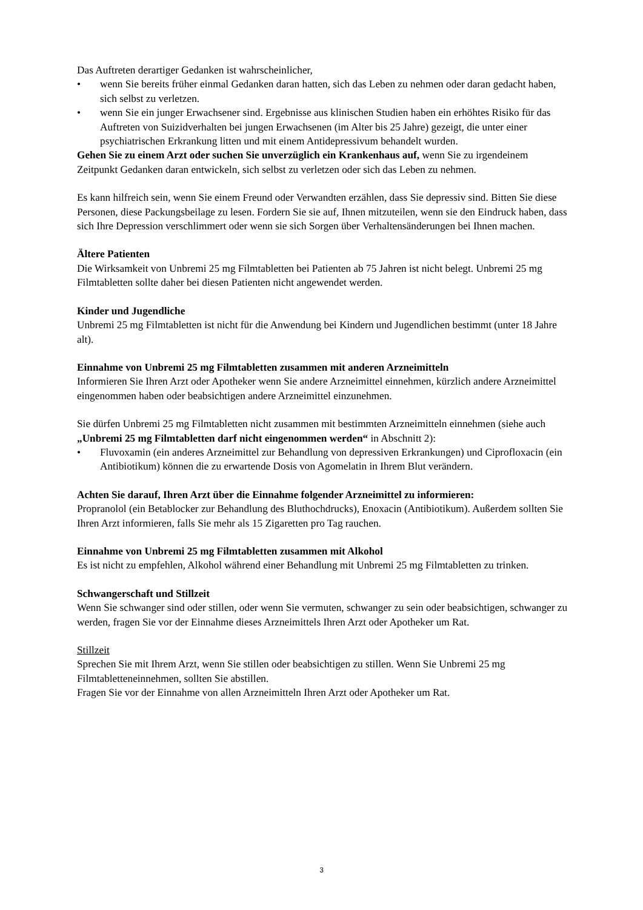Das Auftreten derartiger Gedanken ist wahrscheinlicher,
• wenn Sie bereits früher einmal Gedanken daran hatten, sich das Leben zu nehmen oder daran gedacht haben, sich selbst zu verletzen.
• wenn Sie ein junger Erwachsener sind. Ergebnisse aus klinischen Studien haben ein erhöhtes Risiko für das Auftreten von Suizidverhalten bei jungen Erwachsenen (im Alter bis 25 Jahre) gezeigt, die unter einer psychiatrischen Erkrankung litten und mit einem Antidepressivum behandelt wurden.
Gehen Sie zu einem Arzt oder suchen Sie unverzüglich ein Krankenhaus auf, wenn Sie zu irgendeinem Zeitpunkt Gedanken daran entwickeln, sich selbst zu verletzen oder sich das Leben zu nehmen.
Es kann hilfreich sein, wenn Sie einem Freund oder Verwandten erzählen, dass Sie depressiv sind. Bitten Sie diese Personen, diese Packungsbeilage zu lesen. Fordern Sie sie auf, Ihnen mitzuteilen, wenn sie den Eindruck haben, dass sich Ihre Depression verschlimmert oder wenn sie sich Sorgen über Verhaltensänderungen bei Ihnen machen.
Ältere Patienten
Die Wirksamkeit von Unbremi 25 mg Filmtabletten bei Patienten ab 75 Jahren ist nicht belegt. Unbremi 25 mg Filmtabletten sollte daher bei diesen Patienten nicht angewendet werden.
Kinder und Jugendliche
Unbremi 25 mg Filmtabletten ist nicht für die Anwendung bei Kindern und Jugendlichen bestimmt (unter 18 Jahre alt).
Einnahme von Unbremi 25 mg Filmtabletten zusammen mit anderen Arzneimitteln
Informieren Sie Ihren Arzt oder Apotheker wenn Sie andere Arzneimittel einnehmen, kürzlich andere Arzneimittel eingenommen haben oder beabsichtigen andere Arzneimittel einzunehmen.
Sie dürfen Unbremi 25 mg Filmtabletten nicht zusammen mit bestimmten Arzneimitteln einnehmen (siehe auch „Unbremi 25 mg Filmtabletten darf nicht eingenommen werden“ in Abschnitt 2):
• Fluvoxamin (ein anderes Arzneimittel zur Behandlung von depressiven Erkrankungen) und Ciprofloxacin (ein Antibiotikum) können die zu erwartende Dosis von Agomelatin in Ihrem Blut verändern.
Achten Sie darauf, Ihren Arzt über die Einnahme folgender Arzneimittel zu informieren:
Propranolol (ein Betablocker zur Behandlung des Bluthochdrucks), Enoxacin (Antibiotikum). Außerdem sollten Sie Ihren Arzt informieren, falls Sie mehr als 15 Zigaretten pro Tag rauchen.
Einnahme von Unbremi 25 mg Filmtabletten zusammen mit Alkohol
Es ist nicht zu empfehlen, Alkohol während einer Behandlung mit Unbremi 25 mg Filmtabletten zu trinken.
Schwangerschaft und Stillzeit
Wenn Sie schwanger sind oder stillen, oder wenn Sie vermuten, schwanger zu sein oder beabsichtigen, schwanger zu werden, fragen Sie vor der Einnahme dieses Arzneimittels Ihren Arzt oder Apotheker um Rat.
Stillzeit
Sprechen Sie mit Ihrem Arzt, wenn Sie stillen oder beabsichtigen zu stillen. Wenn Sie Unbremi 25 mg Filmtabletteneinnehmen, sollten Sie abstillen.
Fragen Sie vor der Einnahme von allen Arzneimitteln Ihren Arzt oder Apotheker um Rat.
3